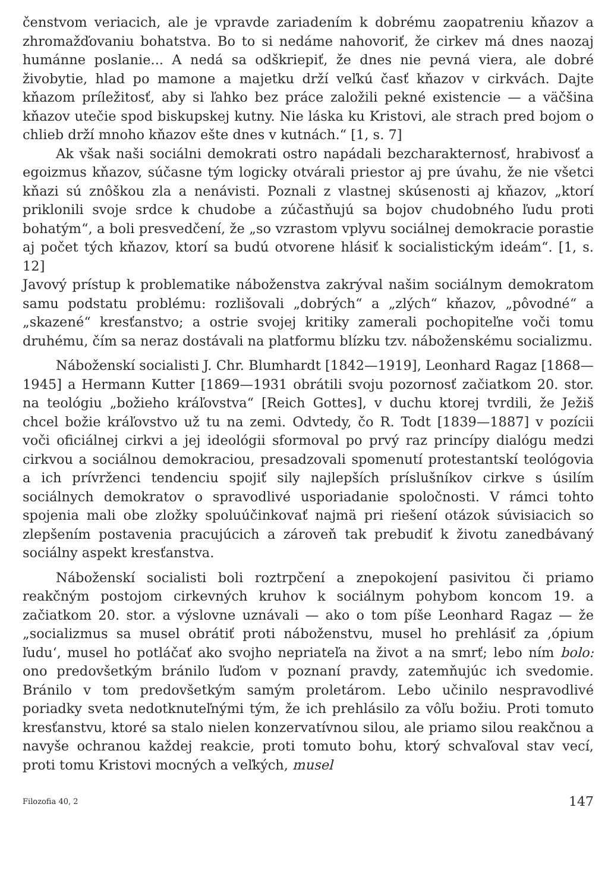čenstvom veriacich, ale je vpravde zariadením k dobrému zaopatreniu kňazov a zhromažďovaniu bohatstva. Bo to si nedáme nahovoriť, že cirkev má dnes naozaj humánne poslanie... A nedá sa odškriepiť, že dnes nie pevná viera, ale dobré živobytie, hlad po mamone a majetku drží veľkú časť kňazov v cirkvách. Dajte kňazom príležitosť, aby si ľahko bez práce založili pekné existencie — a väčšina kňazov utečie spod biskupskej kutny. Nie láska ku Kristovi, ale strach pred bojom o chlieb drží mnoho kňazov ešte dnes v kutnách.“ [1, s. 7]
Ak však naši sociálni demokrati ostro napádali bezcharakternosť, hrabivosť a egoizmus kňazov, súčasne tým logicky otvárali priestor aj pre úvahu, že nie všetci kňazi sú znôškou zla a nenávisti. Poznali z vlastnej skúsenosti aj kňazov, „ktorí priklonili svoje srdce k chudobe a zúčastňujú sa bojov chudobného ľudu proti bohatým“, a boli presvedčení, že „so vzrastom vplyvu sociálnej demokracie porastie aj počet tých kňazov, ktorí sa budú otvorene hlásiť k socialistickým ideám“. [1, s. 12]
Javový prístup k problematike náboženstva zakrýval našim sociálnym demokratom samu podstatu problému: rozlišovali „dobrých“ a „zlých“ kňazov, „pôvodné“ a „skazené“ kresťanstvo; a ostrie svojej kritiky zamerali pochopiteľne voči tomu druhému, čím sa neraz dostávali na platformu blízku tzv. náboženskému socializmu.
Náboženskí socialisti J. Chr. Blumhardt [1842—1919], Leonhard Ragaz [1868—1945] a Hermann Kutter [1869—1931 obrátili svoju pozornosť začiatkom 20. stor. na teológiu „božieho kráľovstva“ [Reich Gottes], v duchu ktorej tvrdili, že Ježiš chcel božie kráľovstvo už tu na zemi. Odvtedy, čo R. Todt [1839—1887] v pozícii voči oficiálnej cirkvi a jej ideológii sformoval po prvý raz princípy dialógu medzi cirkvou a sociálnou demokraciou, presadzovali spomenutí protestantskí teológovia a ich prívrženci tendenciu spojiť sily najlepších príslušníkov cirkve s úsilím sociálnych demokratov o spravodlivé usporiadanie spoločnosti. V rámci tohto spojenia mali obe zložky spoluúčinkovať najmä pri riešení otázok súvisiacich so zlepšením postavenia pracujúcich a zároveň tak prebudiť k životu zanedbávaný sociálny aspekt kresťanstva.
Náboženskí socialisti boli roztrpčení a znepokojení pasivitou či priamo reakčným postojom cirkevných kruhov k sociálnym pohybom koncom 19. a začiatkom 20. stor. a výslovne uznávali — ako o tom píše Leonhard Ragaz — že „socializmus sa musel obrátiť proti náboženstvu, musel ho prehlásiť za ‚ópium ľudu‘, musel ho potláčať ako svojho nepriateľa na život a na smrť; lebo ním bolo: ono predovšetkým bránilo ľuďom v poznaní pravdy, zatemňujúc ich svedomie. Bránilo v tom predovšetkým samým proletárom. Lebo učinilo nespravodlivé poriadky sveta nedotknuteľnými tým, že ich prehlásilo za vôľu božiu. Proti tomuto kresťanstvu, ktoré sa stalo nielen konzervatívnou silou, ale priamo silou reakčnou a navyše ochranou každej reakcie, proti tomuto bohu, ktorý schvaľoval stav vecí, proti tomu Kristovi mocných a veľkých, musel
Filozofia 40, 2 147